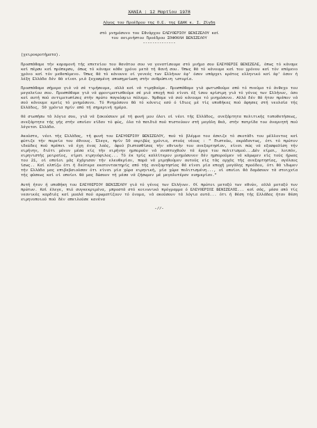ΧΑΝΙΑ : 12 Μαρτίου 1978
Λόγος του Προέδρου της Ο.Ε. της ΕΔΗΚ κ. Ι. Ζίγδη
στό μνημόσυνο του Εθνάρχου ΕΛΕΥΘΕΡΙΟΥ ΒΕΝΙΖΕΛΟΥ καί
του αειμνήστου Προέδρου ΣΟΦΟΚΛΗ ΒΕΝΙΖΕΛΟΥ
--------------
(χειροκροτήματα).
Προσπάθαμε τήν καραμονή τής επετείου του θανάτου σου να γονατίσουμε στό μνήμα σου ΕΛΕΥΘΕΡΙΕ ΒΕΝΙΖΕΛΕ, όπως τό κάναμε καί πέρσυ καί πρόπερσυ, όπως τό κάναμε κάθε χρόνο μετά τή θανή σου. Όπως θά τό κάνουμε καί του χρόνου καί τόν επόμενο χρόνο καί τόν μεθεπόμενο. Όπως θά τό κάνουνε οί γενεές των Ελλήνων έφ' όσον υπάρχει κράτος ελληνικό καί έφ' όσον ή λέξη Ελλάδα δέν θά είναι μιά ξεχασμένη αποσημείωση στήν ανθρώπινη ιστορία.
Προσπάθαμε σήμερα γιά νά σέ τιμήσουμε, αλλά καί νά τιμηθούμε. Προσπάθαμε γιά φωτισθούμε από τό πνεύμα τό άνθεχο του μεγαλείου σου. Προσπάθαμε γιά νά φρονιματισθούμε σέ μιά εποχή πού είναι έξ ίσου κρίσιμη γιά τό γένος των Ελλήνων, όσο καί αυτή πού αντιμετωπίσες στήν πρώτο παγκόσμιο πόλεμο. Ήρθαμε νά σού κάνουμε τό μνημόσυνο. Αλλά δέν θά ήταν πρέπον νά σού κάνουμε εμείς τό μνημόσυνο. Τό Μνημόσυνο θά τό κάνεις εσύ ό ίδιος μέ τίς υποθήκες πού άφησες στή νεολαία τής Ελλάδος, 50 χρόνια πρίν από τή σημερινή ημέρα.
Θά σιωπήσω τά λόγια σου, γιά νά ξακούσουν μέ τή φωνή μου όλοι οί νέοι τής Ελλάδος, ανεξάρτητα πολιτικής τοποθετήσεως, ανεξάρτητα τής γής στήν οποίαν είδαν τό φώς, όλα τά παιδιά πού πιστεύουν στή μεγάλη θεά, στήν πατρίδα του άναμνητή πού λέγεται Ελλάδα.
Ακούστε, νέοι τής Ελλάδας, τή φωνή του ΕΛΕΥΘΕΡΙΟΥ ΒΕΝΙΖΕΛΟΥ, πού τό βλέμμα του έσκιζε τό σκοτάδι του μέλλοντος καί φώτιζε τήν πορεία του έθνους. Έλεγε, πρίν 50 ακριβώς χρόνια, στούς νέους : " Πιστεύω, ακράδαντως, ότι τό πρώτον ιδεώδες πού πρέπει νά έχη ένας λαός, άφού βιστασθίσας τήν εθνικήν του ανεξαρτησίαν, είναι πώς νά εξασφαλίση τήν ειρήνην, διότι μόνον μέσα είς τήν ειρήνην ημπορούν νά αναπτυχθούν τά έργα του πολιτισμού...Δέν είμαι, λοιπόν, ειρηνιστής μοιραίος, είμαι ειρηνόφιλος... Τό έκ τρίς καλλίτερον μνημόσυνον δέν ημπορούμεν νά κάμωμεν είς τούς ήρωας του 21, οί οποίοι μάς έχάρισαν τήν ελευθερίαν, παρά νά μιμηθούμεν αυτούς είς τάς αρχάς τής ανεξαρτησίας, αγέλαυς ίσως.. Καί ελπίζω ότι ή δεύτερα εκατονταετηρίς από τής ανεξαρτησίας θά είναι μία εποχή μεγάλης προόδου, ότι θά ιδωμεν τήν Ελλάδα μας επιβεβαιούσαν ότι είναι μία χώρα ειρηνική, μία χώρα πολιτισμένη..., οί οποίοι θά δαμάσουν τά στοιχεία τής φύσεως καί οί οποίοι θά μας δώσουν τή μέσα νά ζήσωμεν μέ μεγαλυτέραν ευημερίαν."
Αυτή ήταν ή υποθήκη του ΕΛΕΥΘΕΡΙΟΥ ΒΕΝΙΖΕΛΟΥ γιά τό γένος των Ελλήνων. Οί πρώτοι μεταξύ των εθνών, αλλά μεταξύ των πρώτων. Καί έλεγε, πιό συγκεκριμένα, μπροστά στό κοινωνικό πρόγραμμα ό ΕΛΕΥΘΕΡΙΟΣ ΒΕΝΙΖΕΛΟΣ... καί σάς, μέσα από τίς νεανικές καρδιές καί μυαλά πού αρωματίζουν τό όνομα, νά ακούσουν τά λόγια αυτά... ότι ή θέση τής Ελλάδας ήταν θέση ειρηνοποιού πού δέν απειλούσε κανένα
-//-